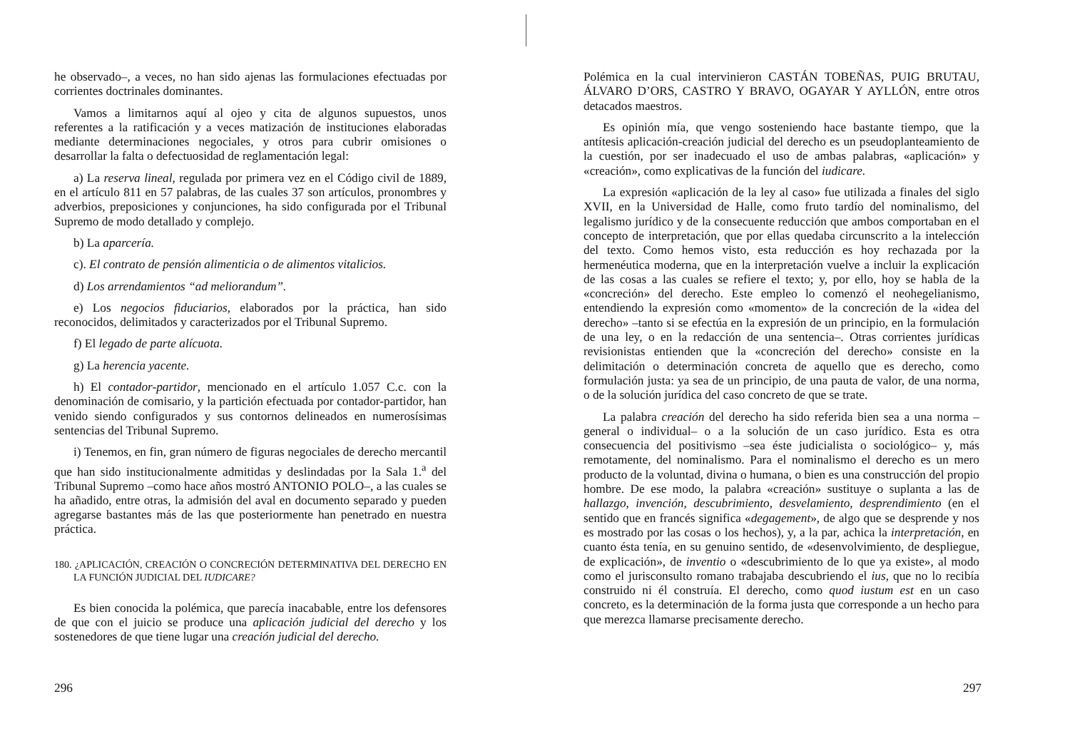he observado–, a veces, no han sido ajenas las formulaciones efectuadas por corrientes doctrinales dominantes.
Vamos a limitarnos aquí al ojeo y cita de algunos supuestos, unos referentes a la ratificación y a veces matización de instituciones elaboradas mediante determinaciones negociales, y otros para cubrir omisiones o desarrollar la falta o defectuosidad de reglamentación legal:
a) La reserva lineal, regulada por primera vez en el Código civil de 1889, en el artículo 811 en 57 palabras, de las cuales 37 son artículos, pronombres y adverbios, preposiciones y conjunciones, ha sido configurada por el Tribunal Supremo de modo detallado y complejo.
b) La aparcería.
c). El contrato de pensión alimenticia o de alimentos vitalicios.
d) Los arrendamientos “ad meliorandum”.
e) Los negocios fiduciarios, elaborados por la práctica, han sido reconocidos, delimitados y caracterizados por el Tribunal Supremo.
f) El legado de parte alícuota.
g) La herencia yacente.
h) El contador-partidor, mencionado en el artículo 1.057 C.c. con la denominación de comisario, y la partición efectuada por contador-partidor, han venido siendo configurados y sus contornos delineados en numerosísimas sentencias del Tribunal Supremo.
i) Tenemos, en fin, gran número de figuras negociales de derecho mercantil que han sido institucionalmente admitidas y deslindadas por la Sala 1.<sup>a</sup> del Tribunal Supremo –como hace años mostró ANTONIO POLO–, a las cuales se ha añadido, entre otras, la admisión del aval en documento separado y pueden agregarse bastantes más de las que posteriormente han penetrado en nuestra práctica.
180. ¿APLICACIÓN, CREACIÓN O CONCRECIÓN DETERMINATIVA DEL DERECHO EN LA FUNCIÓN JUDICIAL DEL IUDICARE?
Es bien conocida la polémica, que parecía inacabable, entre los defensores de que con el juicio se produce una aplicación judicial del derecho y los sostenedores de que tiene lugar una creación judicial del derecho.
296
Polémica en la cual intervinieron CASTÁN TOBEÑAS, PUIG BRUTAU, ÁLVARO D’ORS, CASTRO Y BRAVO, OGAYAR Y AYLLÓN, entre otros detacados maestros.
Es opinión mía, que vengo sosteniendo hace bastante tiempo, que la antítesis aplicación-creación judicial del derecho es un pseudoplanteamiento de la cuestión, por ser inadecuado el uso de ambas palabras, «aplicación» y «creación», como explicativas de la función del iudicare.
La expresión «aplicación de la ley al caso» fue utilizada a finales del siglo XVII, en la Universidad de Halle, como fruto tardío del nominalismo, del legalismo jurídico y de la consecuente reducción que ambos comportaban en el concepto de interpretación, que por ellas quedaba circunscrito a la intelección del texto. Como hemos visto, esta reducción es hoy rechazada por la hermenéutica moderna, que en la interpretación vuelve a incluir la explicación de las cosas a las cuales se refiere el texto; y, por ello, hoy se habla de la «concreción» del derecho. Este empleo lo comenzó el neohegelianismo, entendiendo la expresión como «momento» de la concreción de la «idea del derecho» –tanto si se efectúa en la expresión de un principio, en la formulación de una ley, o en la redacción de una sentencia–. Otras corrientes jurídicas revisionistas entienden que la «concreción del derecho» consiste en la delimitación o determinación concreta de aquello que es derecho, como formulación justa: ya sea de un principio, de una pauta de valor, de una norma, o de la solución jurídica del caso concreto de que se trate.
La palabra creación del derecho ha sido referida bien sea a una norma –general o individual– o a la solución de un caso jurídico. Esta es otra consecuencia del positivismo –sea éste judicialista o sociológico– y, más remotamente, del nominalismo. Para el nominalismo el derecho es un mero producto de la voluntad, divina o humana, o bien es una construcción del propio hombre. De ese modo, la palabra «creación» sustituye o suplanta a las de hallazgo, invención, descubrimiento, desvelamiento, desprendimiento (en el sentido que en francés significa «degagement», de algo que se desprende y nos es mostrado por las cosas o los hechos), y, a la par, achica la interpretación, en cuanto ésta tenía, en su genuino sentido, de «desenvolvimiento, de despliegue, de explicación», de inventio o «descubrimiento de lo que ya existe», al modo como el jurisconsulto romano trabajaba descubriendo el ius, que no lo recibía construido ni él construía. El derecho, como quod iustum est en un caso concreto, es la determinación de la forma justa que corresponde a un hecho para que merezca llamarse precisamente derecho.
297